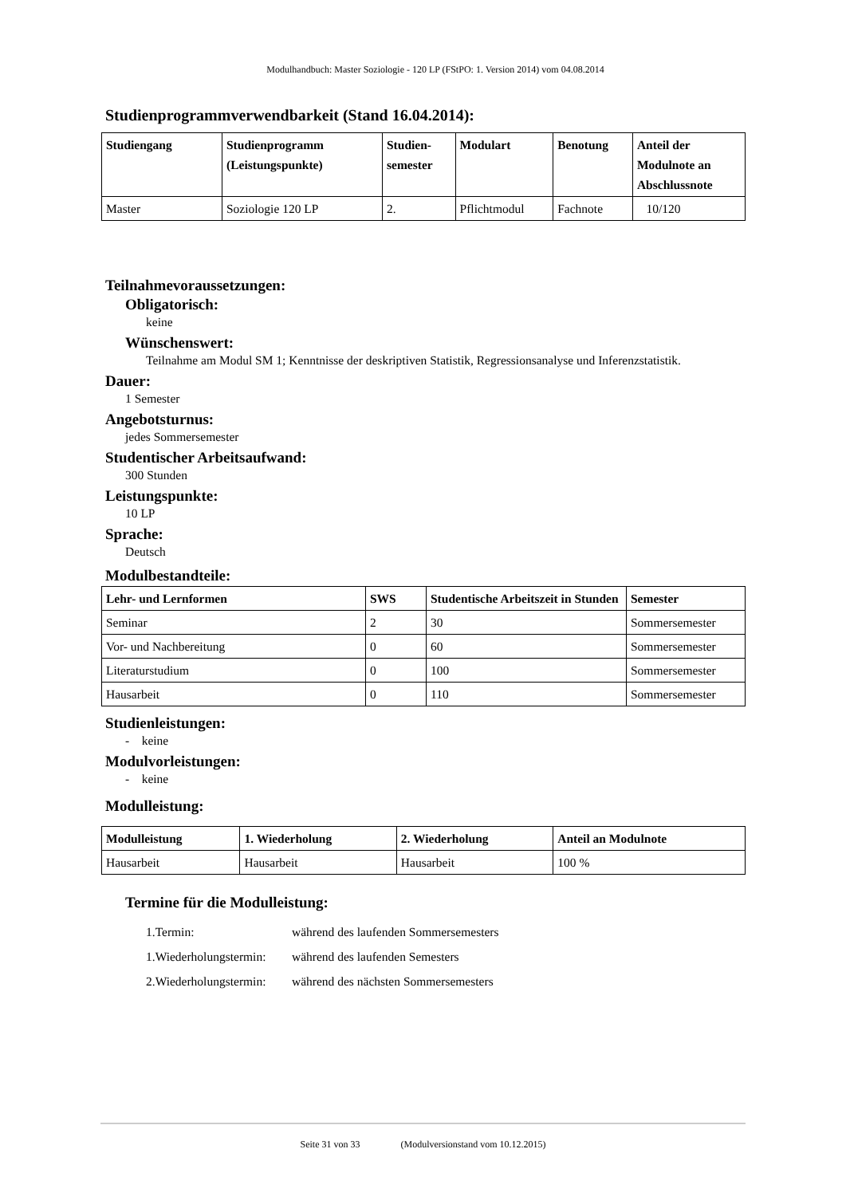Modulhandbuch: Master Soziologie - 120 LP (FStPO: 1. Version 2014) vom 04.08.2014
Studienprogrammverwendbarkeit (Stand 16.04.2014):
| Studiengang | Studienprogramm (Leistungspunkte) | Studien- semester | Modulart | Benotung | Anteil der Modulnote an Abschlussnote |
| --- | --- | --- | --- | --- | --- |
| Master | Soziologie 120 LP | 2. | Pflichtmodul | Fachnote | 10/120 |
Teilnahmevoraussetzungen:
Obligatorisch:
keine
Wünschenswert:
Teilnahme am Modul SM 1; Kenntnisse der deskriptiven Statistik, Regressionsanalyse und Inferenzstatistik.
Dauer:
1 Semester
Angebotsturnus:
jedes Sommersemester
Studentischer Arbeitsaufwand:
300 Stunden
Leistungspunkte:
10 LP
Sprache:
Deutsch
Modulbestandteile:
| Lehr- und Lernformen | SWS | Studentische Arbeitszeit in Stunden | Semester |
| --- | --- | --- | --- |
| Seminar | 2 | 30 | Sommersemester |
| Vor- und Nachbereitung | 0 | 60 | Sommersemester |
| Literaturstudium | 0 | 100 | Sommersemester |
| Hausarbeit | 0 | 110 | Sommersemester |
Studienleistungen:
- keine
Modulvorleistungen:
- keine
Modulleistung:
| Modulleistung | 1. Wiederholung | 2. Wiederholung | Anteil an Modulnote |
| --- | --- | --- | --- |
| Hausarbeit | Hausarbeit | Hausarbeit | 100 % |
Termine für die Modulleistung:
1.Termin: während des laufenden Sommersemesters 1.Wiederholungstermin: während des laufenden Semesters 2.Wiederholungstermin: während des nächsten Sommersemesters
Seite 31 von 33 (Modulversionstand vom 10.12.2015)